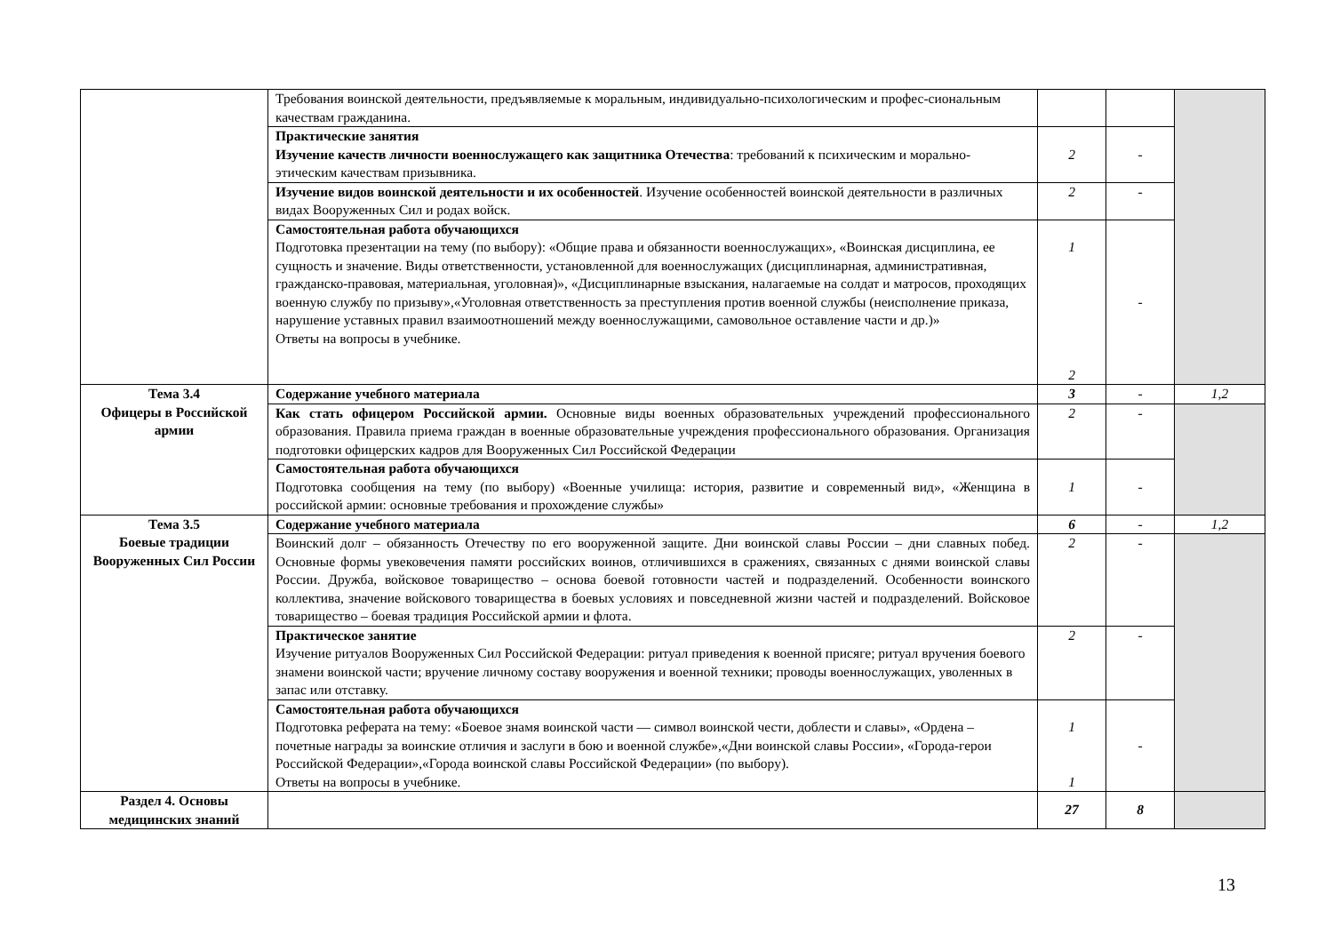| | Требования воинской деятельности, предъявляемые к моральным, индивидуально-психологическим и профес-сиональным качествам гражданина. | | | |
| | Практические занятия Изучение качеств личности военнослужащего как защитника Отечества : требований к психическим и морально-этическим качествам призывника. | 2 | - | |
| | Изучение видов воинской деятельности и их особенностей . Изучение особенностей воинской деятельности в различных видах Вооруженных Сил и родах войск. | 2 | - | |
| | Самостоятельная работа обучающихся Подготовка презентации на тему (по выбору): «Общие права и обязанности военнослужащих», «Воинская дисциплина, ее сущность и значение. Виды ответственности, установленной для военнослужащих (дисциплинарная, административная, гражданско-правовая, материальная, уголовная)», «Дисциплинарные взыскания, налагаемые на солдат и матросов, проходящих военную службу по призыву»,«Уголовная ответственность за преступления против военной службы (неисполнение приказа, нарушение уставных правил взаимоотношений между военнослужащими, самовольное оставление части и др.)» Ответы на вопросы в учебнике. | 1 2 | - | |
| Тема 3.4 Офицеры в Российской армии | Содержание учебного материала | 3 | - | 1,2 |
| | Как стать офицером Российской армии. Основные виды военных образовательных учреждений профессионального образования. Правила приема граждан в военные образовательные учреждения профессионального образования. Организация подготовки офицерских кадров для Вооруженных Сил Российской Федерации | 2 | - | |
| | Самостоятельная работа обучающихся Подготовка сообщения на тему (по выбору) «Военные училища: история, развитие и современный вид», «Женщина в российской армии: основные требования и прохождение службы» | 1 | - | |
| Тема 3.5 Боевые традиции Вооруженных Сил России | Содержание учебного материала | 6 | - | 1,2 |
| | Воинский долг – обязанность Отечеству по его вооруженной защите. Дни воинской славы России – дни славных побед. Основные формы увековечения памяти российских воинов, отличившихся в сражениях, связанных с днями воинской славы России. Дружба, войсковое товарищество – основа боевой готовности частей и подразделений. Особенности воинского коллектива, значение войскового товарищества в боевых условиях и повседневной жизни частей и подразделений. Войсковое товарищество – боевая традиция Российской армии и флота. | 2 | - | |
| | Практическое занятие Изучение ритуалов Вооруженных Сил Российской Федерации: ритуал приведения к военной присяге; ритуал вручения боевого знамени воинской части; вручение личному составу вооружения и военной техники; проводы военнослужащих, уволенных в запас или отставку. | 2 | - | |
| | Самостоятельная работа обучающихся Подготовка реферата на тему: «Боевое знамя воинской части — символ воинской чести, доблести и славы», «Ордена – почетные награды за воинские отличия и заслуги в бою и военной службе»,«Дни воинской славы России», «Города-герои Российской Федерации»,«Города воинской славы Российской Федерации» (по выбору). Ответы на вопросы в учебнике. | 1 1 | - | |
| Раздел 4. Основы медицинских знаний | | 27 | 8 | |
13